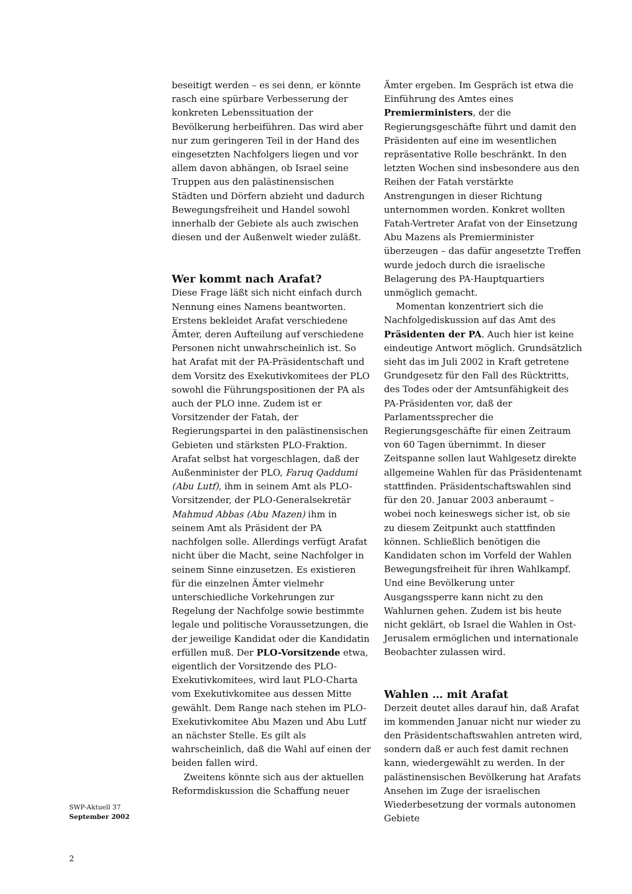beseitigt werden – es sei denn, er könnte rasch eine spürbare Verbesserung der konkreten Lebenssituation der Bevölkerung herbeiführen. Das wird aber nur zum geringeren Teil in der Hand des eingesetzten Nachfolgers liegen und vor allem davon abhängen, ob Israel seine Truppen aus den palästinensischen Städten und Dörfern abzieht und dadurch Bewegungsfreiheit und Handel sowohl innerhalb der Gebiete als auch zwischen diesen und der Außenwelt wieder zuläßt.
Wer kommt nach Arafat?
Diese Frage läßt sich nicht einfach durch Nennung eines Namens beantworten. Erstens bekleidet Arafat verschiedene Ämter, deren Aufteilung auf verschiedene Personen nicht unwahrscheinlich ist. So hat Arafat mit der PA-Präsidentschaft und dem Vorsitz des Exekutivkomitees der PLO sowohl die Führungspositionen der PA als auch der PLO inne. Zudem ist er Vorsitzender der Fatah, der Regierungspartei in den palästinensischen Gebieten und stärksten PLO-Fraktion. Arafat selbst hat vorgeschlagen, daß der Außenminister der PLO, Faruq Qaddumi (Abu Lutf), ihm in seinem Amt als PLO-Vorsitzender, der PLO-Generalsekretär Mahmud Abbas (Abu Mazen) ihm in seinem Amt als Präsident der PA nachfolgen solle. Allerdings verfügt Arafat nicht über die Macht, seine Nachfolger in seinem Sinne einzusetzen. Es existieren für die einzelnen Ämter vielmehr unterschiedliche Vorkehrungen zur Regelung der Nachfolge sowie bestimmte legale und politische Voraussetzungen, die der jeweilige Kandidat oder die Kandidatin erfüllen muß. Der PLO-Vorsitzende etwa, eigentlich der Vorsitzende des PLO-Exekutivkomitees, wird laut PLO-Charta vom Exekutivkomitee aus dessen Mitte gewählt. Dem Range nach stehen im PLO-Exekutivkomitee Abu Mazen und Abu Lutf an nächster Stelle. Es gilt als wahrscheinlich, daß die Wahl auf einen der beiden fallen wird.
Zweitens könnte sich aus der aktuellen Reformdiskussion die Schaffung neuer
Ämter ergeben. Im Gespräch ist etwa die Einführung des Amtes eines Premierministers, der die Regierungsgeschäfte führt und damit den Präsidenten auf eine im wesentlichen repräsentative Rolle beschränkt. In den letzten Wochen sind insbesondere aus den Reihen der Fatah verstärkte Anstrengungen in dieser Richtung unternommen worden. Konkret wollten Fatah-Vertreter Arafat von der Einsetzung Abu Mazens als Premierminister überzeugen – das dafür angesetzte Treffen wurde jedoch durch die israelische Belagerung des PA-Hauptquartiers unmöglich gemacht.
Momentan konzentriert sich die Nachfolgediskussion auf das Amt des Präsidenten der PA. Auch hier ist keine eindeutige Antwort möglich. Grundsätzlich sieht das im Juli 2002 in Kraft getretene Grundgesetz für den Fall des Rücktritts, des Todes oder der Amtsunfähigkeit des PA-Präsidenten vor, daß der Parlamentssprecher die Regierungsgeschäfte für einen Zeitraum von 60 Tagen übernimmt. In dieser Zeitspanne sollen laut Wahlgesetz direkte allgemeine Wahlen für das Präsidentenamt stattfinden. Präsidentschaftswahlen sind für den 20. Januar 2003 anberaumt – wobei noch keineswegs sicher ist, ob sie zu diesem Zeitpunkt auch stattfinden können. Schließlich benötigen die Kandidaten schon im Vorfeld der Wahlen Bewegungsfreiheit für ihren Wahlkampf. Und eine Bevölkerung unter Ausgangssperre kann nicht zu den Wahlurnen gehen. Zudem ist bis heute nicht geklärt, ob Israel die Wahlen in Ost-Jerusalem ermöglichen und internationale Beobachter zulassen wird.
Wahlen … mit Arafat
Derzeit deutet alles darauf hin, daß Arafat im kommenden Januar nicht nur wieder zu den Präsidentschaftswahlen antreten wird, sondern daß er auch fest damit rechnen kann, wiedergewählt zu werden. In der palästinensischen Bevölkerung hat Arafats Ansehen im Zuge der israelischen Wiederbesetzung der vormals autonomen Gebiete
SWP-Aktuell 37
September 2002
2